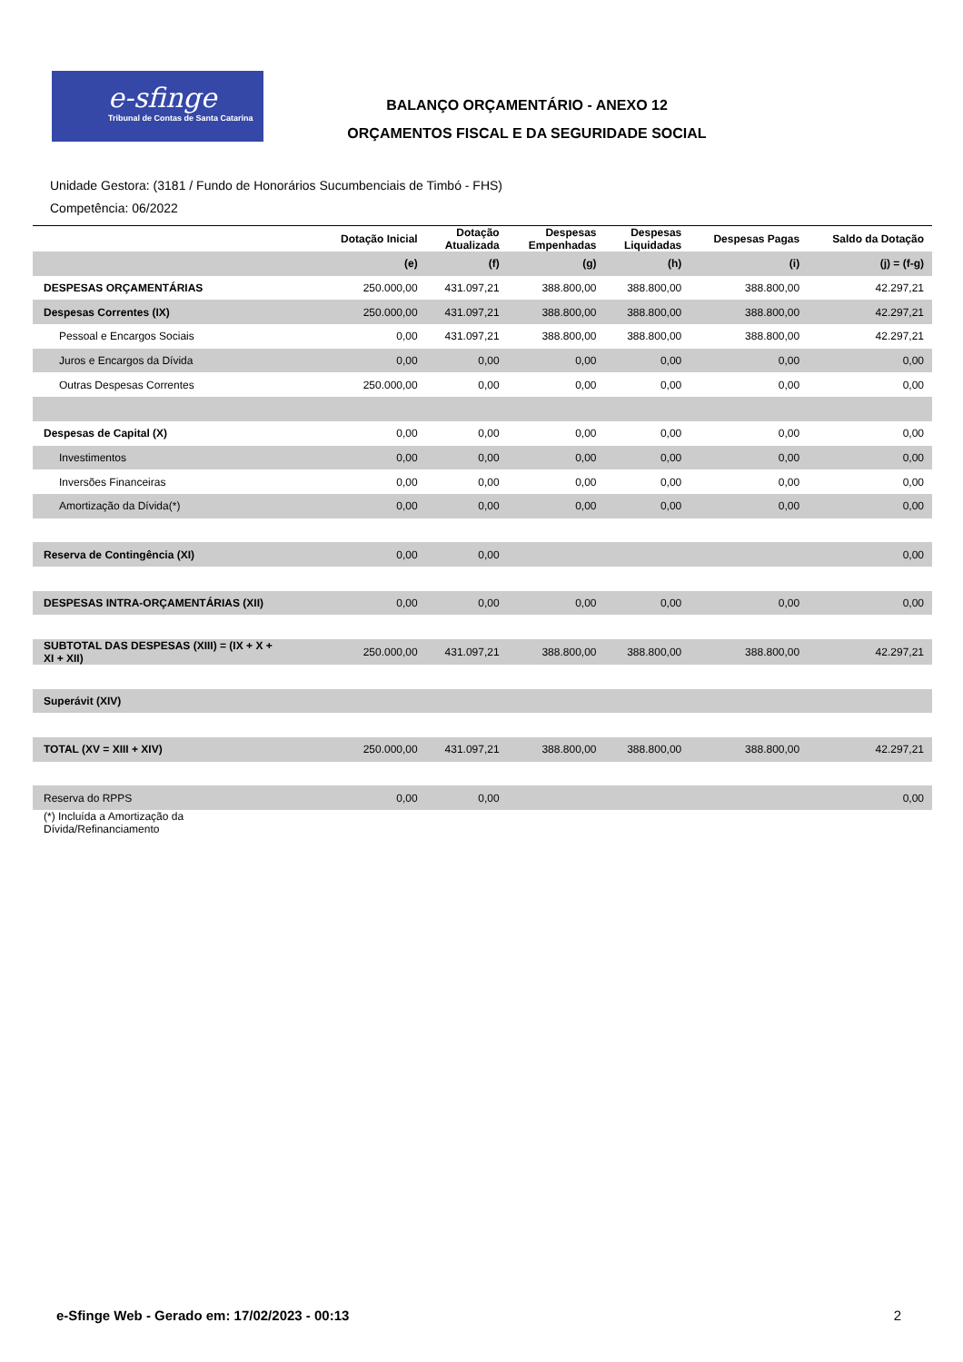e-sfinge
Tribunal de Contas de Santa Catarina
BALANÇO ORÇAMENTÁRIO - ANEXO 12
ORÇAMENTOS FISCAL E DA SEGURIDADE SOCIAL
Unidade Gestora: (3181 / Fundo de Honorários Sucumbenciais de Timbó - FHS)
Competência: 06/2022
| | Dotação Inicial | Dotação Atualizada | Despesas Empenhadas | Despesas Liquidadas | Despesas Pagas | Saldo da Dotação |
| --- | --- | --- | --- | --- | --- | --- |
| | (e) | (f) | (g) | (h) | (i) | (j) = (f-g) |
| DESPESAS ORÇAMENTÁRIAS | 250.000,00 | 431.097,21 | 388.800,00 | 388.800,00 | 388.800,00 | 42.297,21 |
| Despesas Correntes (IX) | 250.000,00 | 431.097,21 | 388.800,00 | 388.800,00 | 388.800,00 | 42.297,21 |
| Pessoal e Encargos Sociais | 0,00 | 431.097,21 | 388.800,00 | 388.800,00 | 388.800,00 | 42.297,21 |
| Juros e Encargos da Dívida | 0,00 | 0,00 | 0,00 | 0,00 | 0,00 | 0,00 |
| Outras Despesas Correntes | 250.000,00 | 0,00 | 0,00 | 0,00 | 0,00 | 0,00 |
| Despesas de Capital (X) | 0,00 | 0,00 | 0,00 | 0,00 | 0,00 | 0,00 |
| Investimentos | 0,00 | 0,00 | 0,00 | 0,00 | 0,00 | 0,00 |
| Inversões Financeiras | 0,00 | 0,00 | 0,00 | 0,00 | 0,00 | 0,00 |
| Amortização da Dívida(*) | 0,00 | 0,00 | 0,00 | 0,00 | 0,00 | 0,00 |
| Reserva de Contingência (XI) | 0,00 | 0,00 | | | | 0,00 |
| DESPESAS INTRA-ORÇAMENTÁRIAS (XII) | 0,00 | 0,00 | 0,00 | 0,00 | 0,00 | 0,00 |
| SUBTOTAL DAS DESPESAS (XIII) = (IX + X + XI + XII) | 250.000,00 | 431.097,21 | 388.800,00 | 388.800,00 | 388.800,00 | 42.297,21 |
| Superávit (XIV) | | | | | | |
| TOTAL (XV = XIII + XIV) | 250.000,00 | 431.097,21 | 388.800,00 | 388.800,00 | 388.800,00 | 42.297,21 |
| Reserva do RPPS | 0,00 | 0,00 | | | | 0,00 |
| (*) Incluída a Amortização da Dívida/Refinanciamento | | | | | | |
e-Sfinge Web - Gerado em: 17/02/2023 - 00:13 2